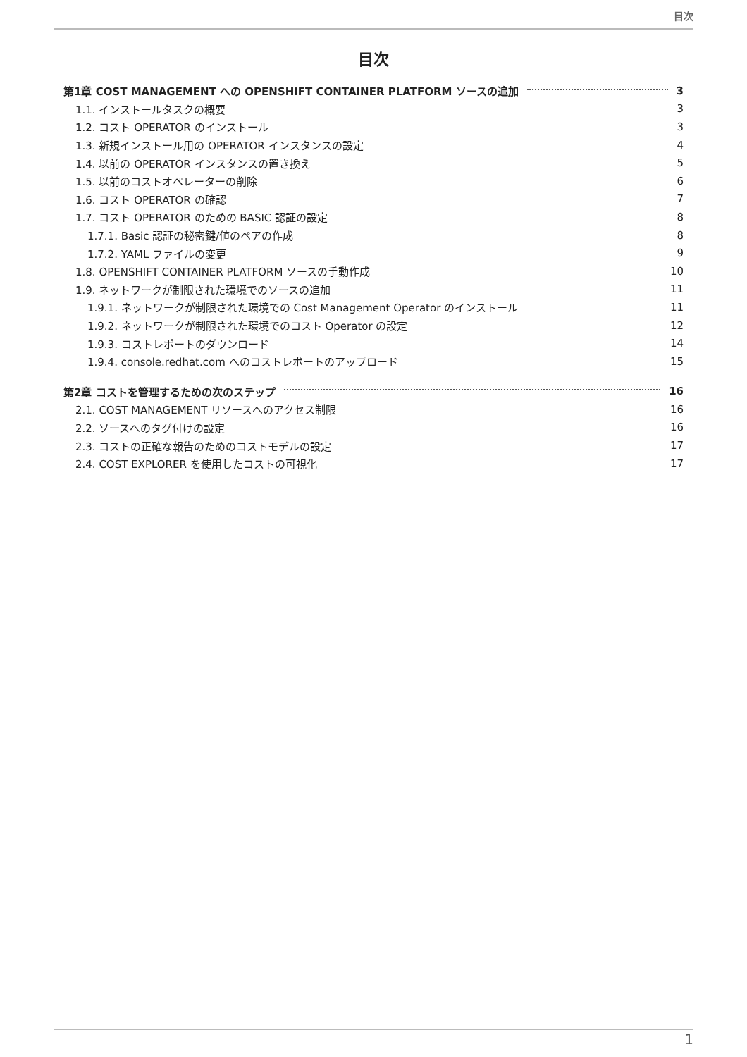目次
目次
第1章 COST MANAGEMENT への OPENSHIFT CONTAINER PLATFORM ソースの追加 3
1.1. インストールタスクの概要 3
1.2. コスト OPERATOR のインストール 3
1.3. 新規インストール用の OPERATOR インスタンスの設定 4
1.4. 以前の OPERATOR インスタンスの置き換え 5
1.5. 以前のコストオペレーターの削除 6
1.6. コスト OPERATOR の確認 7
1.7. コスト OPERATOR のための BASIC 認証の設定 8
1.7.1. Basic 認証の秘密鍵/値のペアの作成 8
1.7.2. YAML ファイルの変更 9
1.8. OPENSHIFT CONTAINER PLATFORM ソースの手動作成 10
1.9. ネットワークが制限された環境でのソースの追加 11
1.9.1. ネットワークが制限された環境での Cost Management Operator のインストール 11
1.9.2. ネットワークが制限された環境でのコスト Operator の設定 12
1.9.3. コストレポートのダウンロード 14
1.9.4. console.redhat.com へのコストレポートのアップロード 15
第2章 コストを管理するための次のステップ 16
2.1. COST MANAGEMENT リソースへのアクセス制限 16
2.2. ソースへのタグ付けの設定 16
2.3. コストの正確な報告のためのコストモデルの設定 17
2.4. COST EXPLORER を使用したコストの可視化 17
1